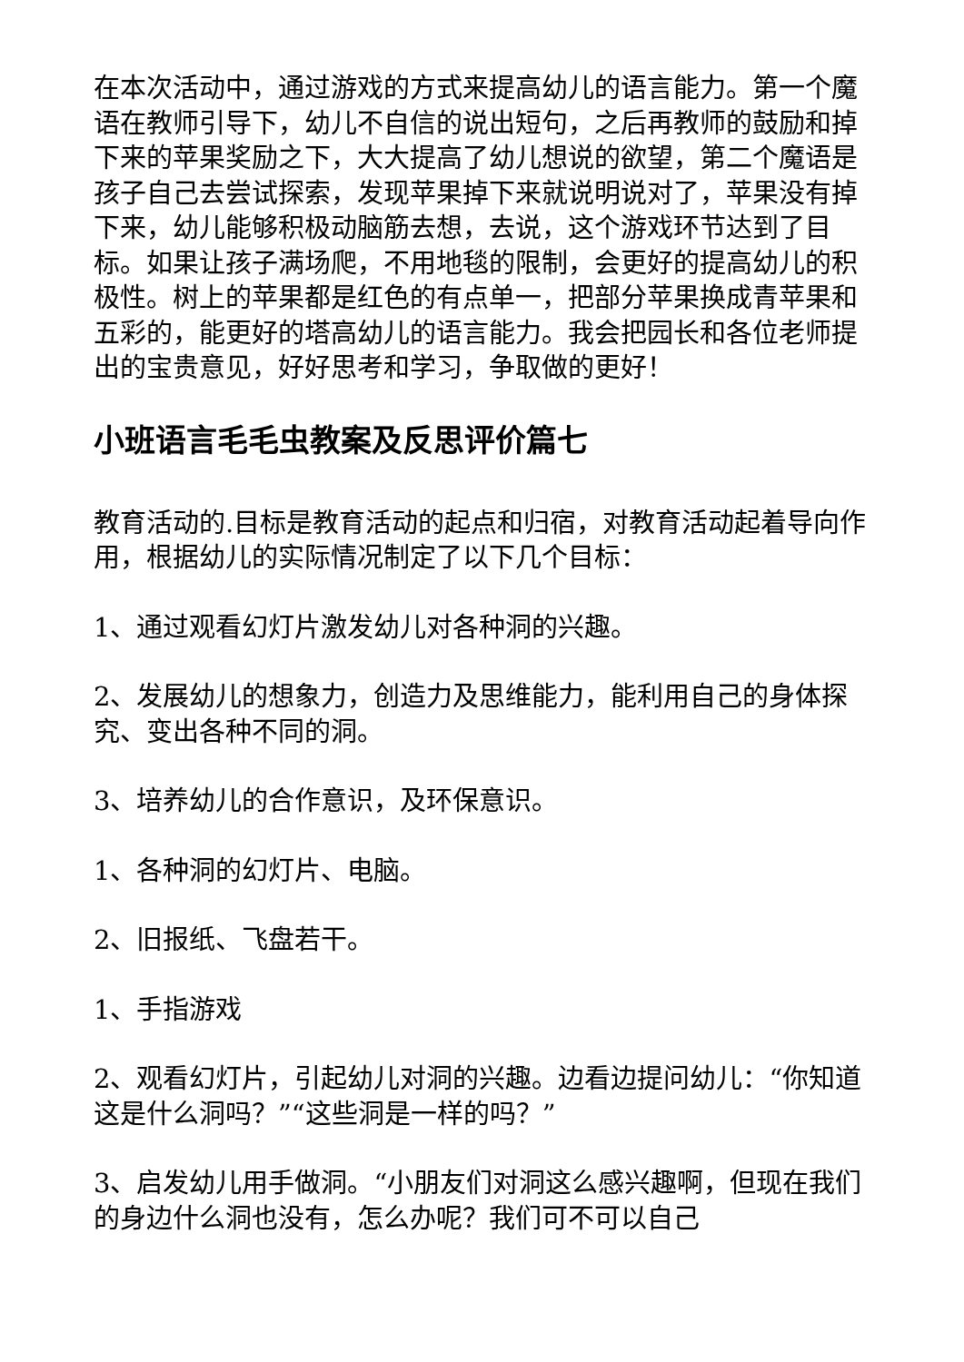在本次活动中，通过游戏的方式来提高幼儿的语言能力。第一个魔语在教师引导下，幼儿不自信的说出短句，之后再教师的鼓励和掉下来的苹果奖励之下，大大提高了幼儿想说的欲望，第二个魔语是孩子自己去尝试探索，发现苹果掉下来就说明说对了，苹果没有掉下来，幼儿能够积极动脑筋去想，去说，这个游戏环节达到了目标。如果让孩子满场爬，不用地毯的限制，会更好的提高幼儿的积极性。树上的苹果都是红色的有点单一，把部分苹果换成青苹果和五彩的，能更好的塔高幼儿的语言能力。我会把园长和各位老师提出的宝贵意见，好好思考和学习，争取做的更好！
小班语言毛毛虫教案及反思评价篇七
教育活动的.目标是教育活动的起点和归宿，对教育活动起着导向作用，根据幼儿的实际情况制定了以下几个目标：
1、通过观看幻灯片激发幼儿对各种洞的兴趣。
2、发展幼儿的想象力，创造力及思维能力，能利用自己的身体探究、变出各种不同的洞。
3、培养幼儿的合作意识，及环保意识。
1、各种洞的幻灯片、电脑。
2、旧报纸、飞盘若干。
1、手指游戏
2、观看幻灯片，引起幼儿对洞的兴趣。边看边提问幼儿：“你知道这是什么洞吗？”“这些洞是一样的吗？”
3、启发幼儿用手做洞。“小朋友们对洞这么感兴趣啊，但现在我们的身边什么洞也没有，怎么办呢？我们可不可以自己